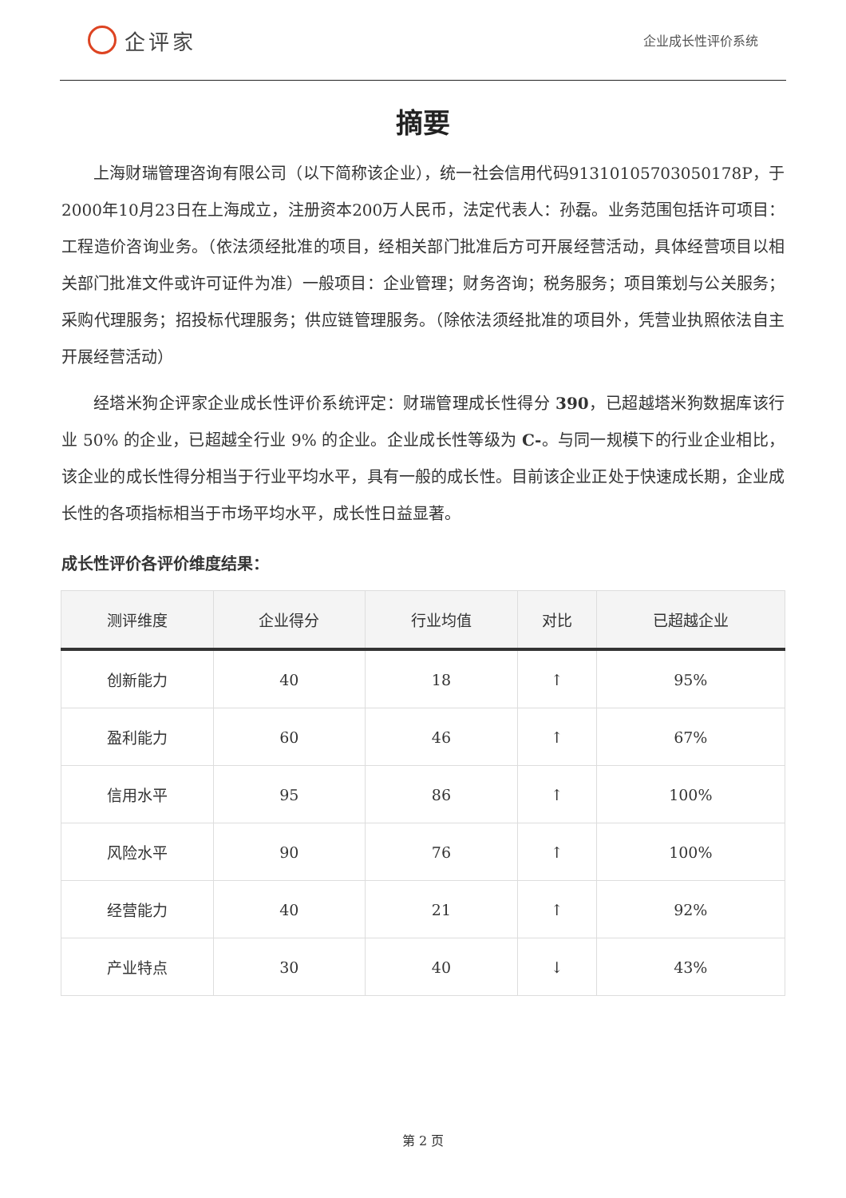企评家
企业成长性评价系统
摘要
上海财瑞管理咨询有限公司（以下简称该企业），统一社会信用代码91310105703050178P，于2000年10月23日在上海成立，注册资本200万人民币，法定代表人：孙磊。业务范围包括许可项目：工程造价咨询业务。（依法须经批准的项目，经相关部门批准后方可开展经营活动，具体经营项目以相关部门批准文件或许可证件为准）一般项目：企业管理；财务咨询；税务服务；项目策划与公关服务；采购代理服务；招投标代理服务；供应链管理服务。（除依法须经批准的项目外，凭营业执照依法自主开展经营活动）
经塔米狗企评家企业成长性评价系统评定：财瑞管理成长性得分 390，已超越塔米狗数据库该行业 50% 的企业，已超越全行业 9% 的企业。企业成长性等级为 C-。与同一规模下的行业企业相比，该企业的成长性得分相当于行业平均水平，具有一般的成长性。目前该企业正处于快速成长期，企业成长性的各项指标相当于市场平均水平，成长性日益显著。
成长性评价各评价维度结果：
| 测评维度 | 企业得分 | 行业均值 | 对比 | 已超越企业 |
| --- | --- | --- | --- | --- |
| 创新能力 | 40 | 18 | ↑ | 95% |
| 盈利能力 | 60 | 46 | ↑ | 67% |
| 信用水平 | 95 | 86 | ↑ | 100% |
| 风险水平 | 90 | 76 | ↑ | 100% |
| 经营能力 | 40 | 21 | ↑ | 92% |
| 产业特点 | 30 | 40 | ↓ | 43% |
第 2 页